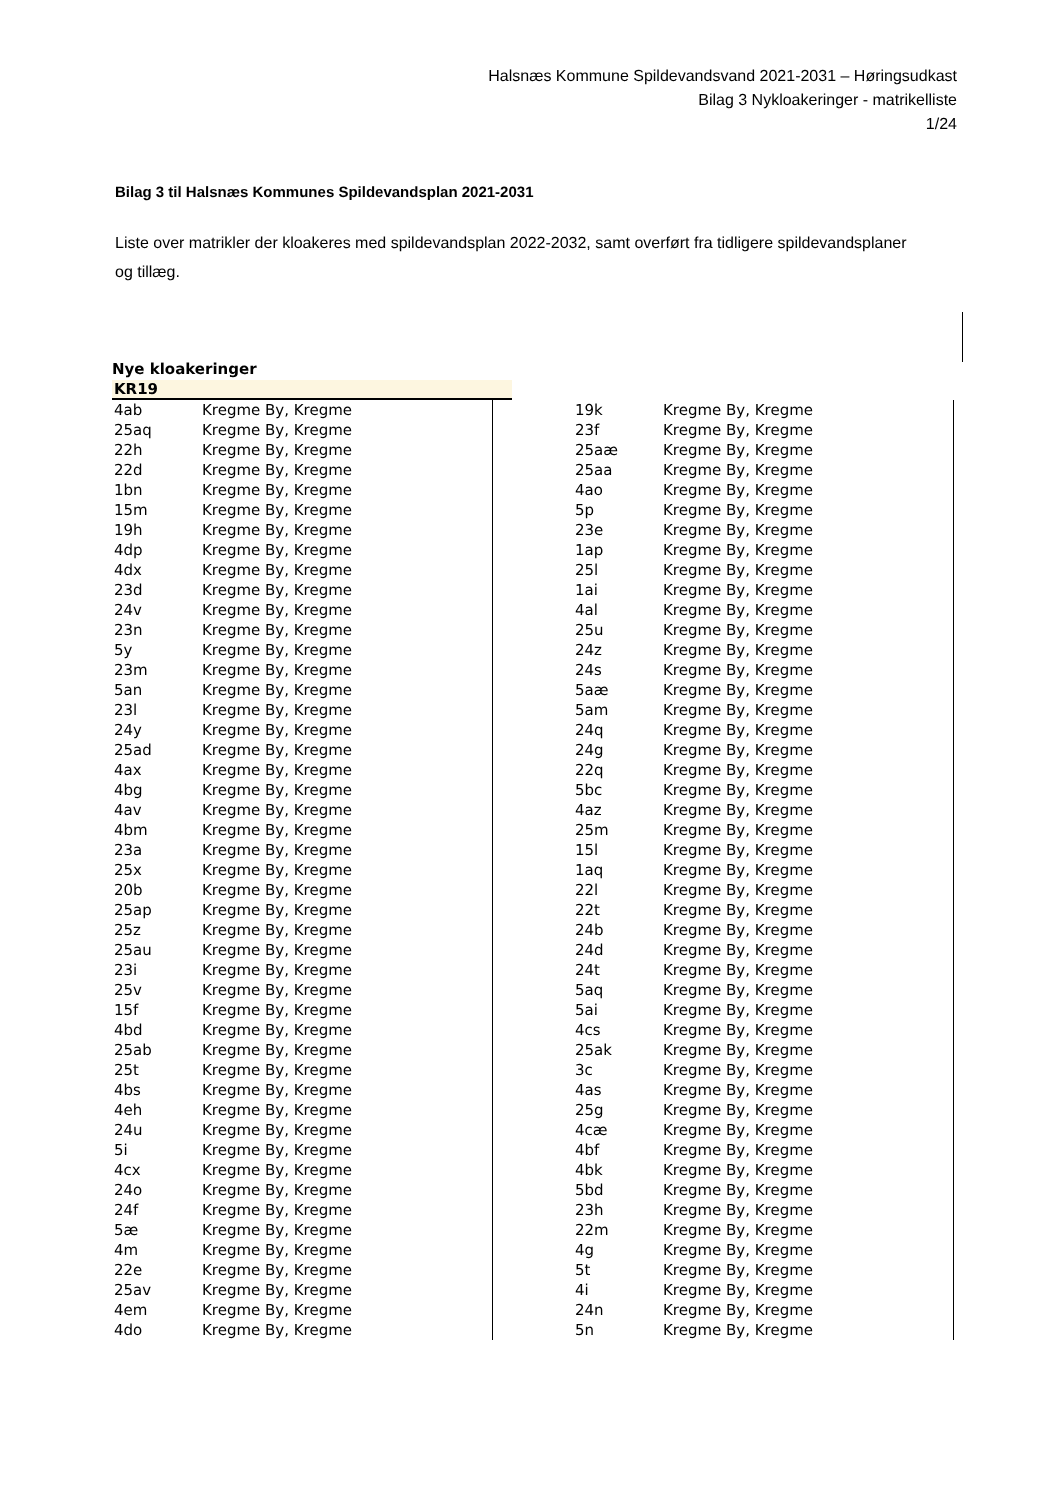Halsnæs Kommune Spildevandsvand 2021-2031 – Høringsudkast
Bilag 3 Nykloakeringer - matrikelliste
1/24
Bilag 3 til Halsnæs Kommunes Spildevandsplan 2021-2031
Liste over matrikler der kloakeres med spildevandsplan 2022-2032, samt overført fra tidligere spildevandsplaner og tillæg.
Nye kloakeringer
KR19
| 4ab | Kregme By, Kregme |
| 25aq | Kregme By, Kregme |
| 22h | Kregme By, Kregme |
| 22d | Kregme By, Kregme |
| 1bn | Kregme By, Kregme |
| 15m | Kregme By, Kregme |
| 19h | Kregme By, Kregme |
| 4dp | Kregme By, Kregme |
| 4dx | Kregme By, Kregme |
| 23d | Kregme By, Kregme |
| 24v | Kregme By, Kregme |
| 23n | Kregme By, Kregme |
| 5y | Kregme By, Kregme |
| 23m | Kregme By, Kregme |
| 5an | Kregme By, Kregme |
| 23l | Kregme By, Kregme |
| 24y | Kregme By, Kregme |
| 25ad | Kregme By, Kregme |
| 4ax | Kregme By, Kregme |
| 4bg | Kregme By, Kregme |
| 4av | Kregme By, Kregme |
| 4bm | Kregme By, Kregme |
| 23a | Kregme By, Kregme |
| 25x | Kregme By, Kregme |
| 20b | Kregme By, Kregme |
| 25ap | Kregme By, Kregme |
| 25z | Kregme By, Kregme |
| 25au | Kregme By, Kregme |
| 23i | Kregme By, Kregme |
| 25v | Kregme By, Kregme |
| 15f | Kregme By, Kregme |
| 4bd | Kregme By, Kregme |
| 25ab | Kregme By, Kregme |
| 25t | Kregme By, Kregme |
| 4bs | Kregme By, Kregme |
| 4eh | Kregme By, Kregme |
| 24u | Kregme By, Kregme |
| 5i | Kregme By, Kregme |
| 4cx | Kregme By, Kregme |
| 24o | Kregme By, Kregme |
| 24f | Kregme By, Kregme |
| 5æ | Kregme By, Kregme |
| 4m | Kregme By, Kregme |
| 22e | Kregme By, Kregme |
| 25av | Kregme By, Kregme |
| 4em | Kregme By, Kregme |
| 4do | Kregme By, Kregme |
| 19k | Kregme By, Kregme |
| 23f | Kregme By, Kregme |
| 25aæ | Kregme By, Kregme |
| 25aa | Kregme By, Kregme |
| 4ao | Kregme By, Kregme |
| 5p | Kregme By, Kregme |
| 23e | Kregme By, Kregme |
| 1ap | Kregme By, Kregme |
| 25l | Kregme By, Kregme |
| 1ai | Kregme By, Kregme |
| 4al | Kregme By, Kregme |
| 25u | Kregme By, Kregme |
| 24z | Kregme By, Kregme |
| 24s | Kregme By, Kregme |
| 5aæ | Kregme By, Kregme |
| 5am | Kregme By, Kregme |
| 24q | Kregme By, Kregme |
| 24g | Kregme By, Kregme |
| 22q | Kregme By, Kregme |
| 5bc | Kregme By, Kregme |
| 4az | Kregme By, Kregme |
| 25m | Kregme By, Kregme |
| 15l | Kregme By, Kregme |
| 1aq | Kregme By, Kregme |
| 22l | Kregme By, Kregme |
| 22t | Kregme By, Kregme |
| 24b | Kregme By, Kregme |
| 24d | Kregme By, Kregme |
| 24t | Kregme By, Kregme |
| 5aq | Kregme By, Kregme |
| 5ai | Kregme By, Kregme |
| 4cs | Kregme By, Kregme |
| 25ak | Kregme By, Kregme |
| 3c | Kregme By, Kregme |
| 4as | Kregme By, Kregme |
| 25g | Kregme By, Kregme |
| 4cæ | Kregme By, Kregme |
| 4bf | Kregme By, Kregme |
| 4bk | Kregme By, Kregme |
| 5bd | Kregme By, Kregme |
| 23h | Kregme By, Kregme |
| 22m | Kregme By, Kregme |
| 4g | Kregme By, Kregme |
| 5t | Kregme By, Kregme |
| 4i | Kregme By, Kregme |
| 24n | Kregme By, Kregme |
| 5n | Kregme By, Kregme |